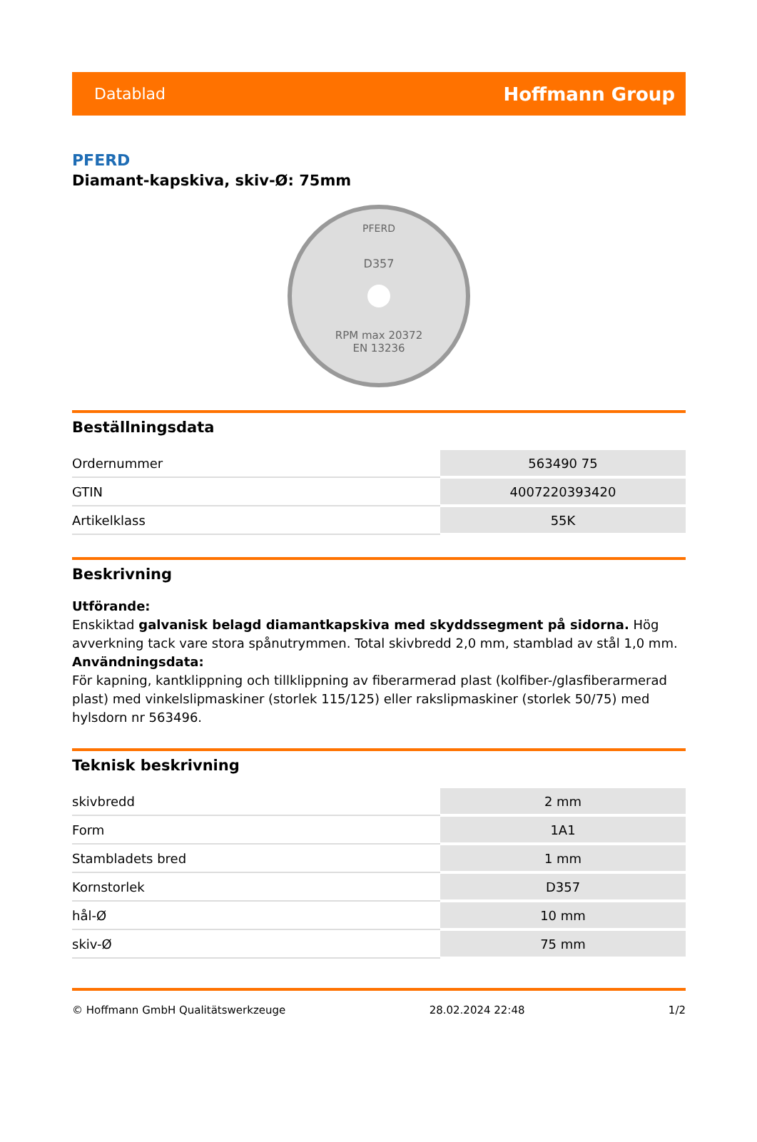Datablad Hoffmann Group
PFERD
Diamant-kapskiva, skiv-Ø: 75mm
PFERD
D357
RPM max 20372
EN 13236
Beställningsdata
| Ordernummer | 563490 75 |
| GTIN | 4007220393420 |
| Artikelklass | 55K |
Beskrivning
Utförande:
Enskiktad galvanisk belagd diamantkapskiva med skyddssegment på sidorna. Hög avverkning tack vare stora spånutrymmen. Total skivbredd 2,0 mm, stamblad av stål 1,0 mm.
Användningsdata:
För kapning, kantklippning och tillklippning av fiberarmerad plast (kolfiber-/glasfiberarmerad plast) med vinkelslipmaskiner (storlek 115/125) eller rakslipmaskiner (storlek 50/75) med hylsdorn nr 563496.
Teknisk beskrivning
| skivbredd | 2 mm |
| Form | 1A1 |
| Stambladets bred | 1 mm |
| Kornstorlek | D357 |
| hål-Ø | 10 mm |
| skiv-Ø | 75 mm |
© Hoffmann GmbH Qualitätswerkzeuge 28.02.2024 22:48 1/2